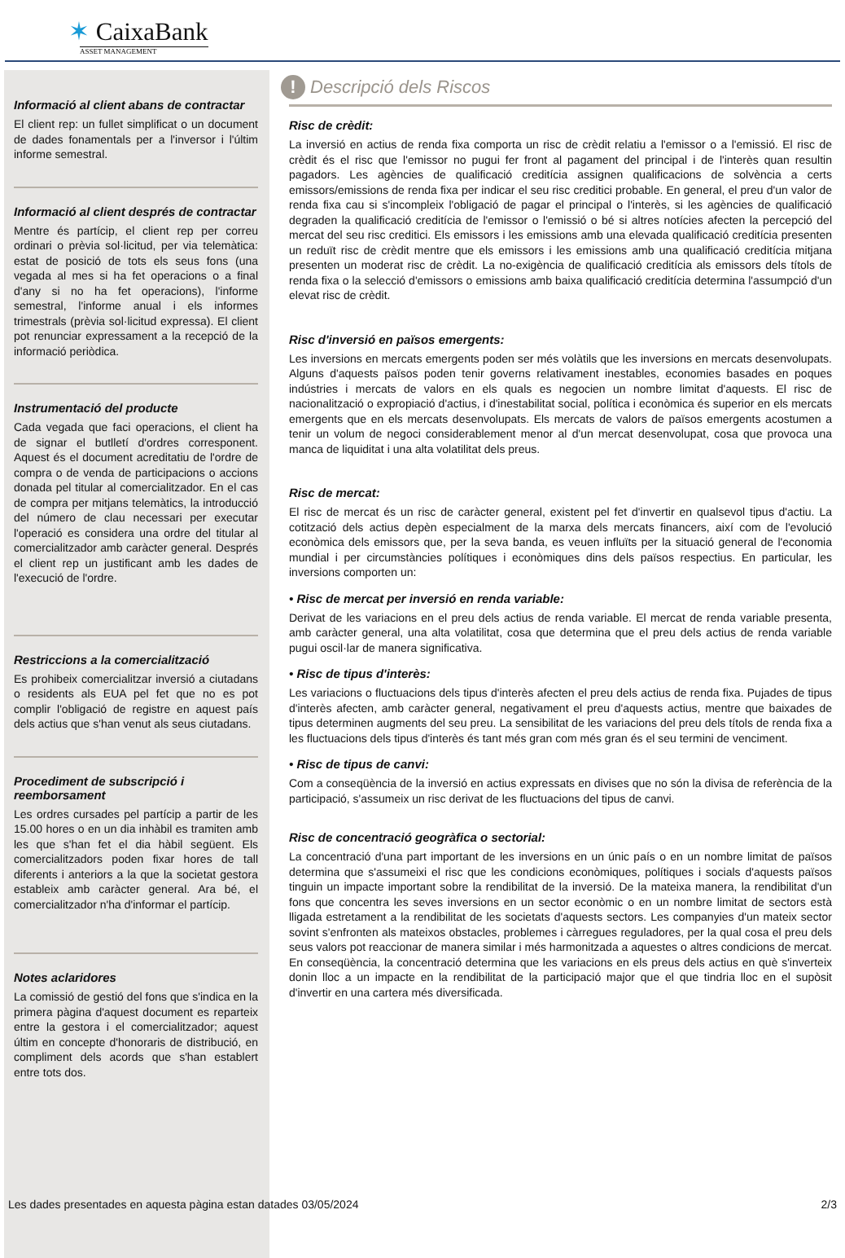✶ CaixaBank
ASSET MANAGEMENT
Informació al client abans de contractar
El client rep: un fullet simplificat o un document de dades fonamentals per a l'inversor i l'últim informe semestral.
Informació al client després de contractar
Mentre és partícip, el client rep per correu ordinari o prèvia sol·licitud, per via telemàtica: estat de posició de tots els seus fons (una vegada al mes si ha fet operacions o a final d'any si no ha fet operacions), l'informe semestral, l'informe anual i els informes trimestrals (prèvia sol·licitud expressa). El client pot renunciar expressament a la recepció de la informació periòdica.
Instrumentació del producte
Cada vegada que faci operacions, el client ha de signar el butlletí d'ordres corresponent. Aquest és el document acreditatiu de l'ordre de compra o de venda de participacions o accions donada pel titular al comercialitzador. En el cas de compra per mitjans telemàtics, la introducció del número de clau necessari per executar l'operació es considera una ordre del titular al comercialitzador amb caràcter general. Després el client rep un justificant amb les dades de l'execució de l'ordre.
Restriccions a la comercialització
Es prohibeix comercialitzar inversió a ciutadans o residents als EUA pel fet que no es pot complir l'obligació de registre en aquest país dels actius que s'han venut als seus ciutadans.
Procediment de subscripció i reemborsament
Les ordres cursades pel partícip a partir de les 15.00 hores o en un dia inhàbil es tramiten amb les que s'han fet el dia hàbil següent. Els comercialitzadors poden fixar hores de tall diferents i anteriors a la que la societat gestora estableix amb caràcter general. Ara bé, el comercialitzador n'ha d'informar el partícip.
Notes aclaridores
La comissió de gestió del fons que s'indica en la primera pàgina d'aquest document es reparteix entre la gestora i el comercialitzador; aquest últim en concepte d'honoraris de distribució, en compliment dels acords que s'han establert entre tots dos.
! Descripció dels Riscos
Risc de crèdit:
La inversió en actius de renda fixa comporta un risc de crèdit relatiu a l'emissor o a l'emissió. El risc de crèdit és el risc que l'emissor no pugui fer front al pagament del principal i de l'interès quan resultin pagadors. Les agències de qualificació creditícia assignen qualificacions de solvència a certs emissors/emissions de renda fixa per indicar el seu risc creditici probable. En general, el preu d'un valor de renda fixa cau si s'incompleix l'obligació de pagar el principal o l'interès, si les agències de qualificació degraden la qualificació creditícia de l'emissor o l'emissió o bé si altres notícies afecten la percepció del mercat del seu risc creditici. Els emissors i les emissions amb una elevada qualificació creditícia presenten un reduït risc de crèdit mentre que els emissors i les emissions amb una qualificació creditícia mitjana presenten un moderat risc de crèdit. La no-exigència de qualificació creditícia als emissors dels títols de renda fixa o la selecció d'emissors o emissions amb baixa qualificació creditícia determina l'assumpció d'un elevat risc de crèdit.
Risc d'inversió en països emergents:
Les inversions en mercats emergents poden ser més volàtils que les inversions en mercats desenvolupats. Alguns d'aquests països poden tenir governs relativament inestables, economies basades en poques indústries i mercats de valors en els quals es negocien un nombre limitat d'aquests. El risc de nacionalització o expropiació d'actius, i d'inestabilitat social, política i econòmica és superior en els mercats emergents que en els mercats desenvolupats. Els mercats de valors de països emergents acostumen a tenir un volum de negoci considerablement menor al d'un mercat desenvolupat, cosa que provoca una manca de liquiditat i una alta volatilitat dels preus.
Risc de mercat:
El risc de mercat és un risc de caràcter general, existent pel fet d'invertir en qualsevol tipus d'actiu. La cotització dels actius depèn especialment de la marxa dels mercats financers, així com de l'evolució econòmica dels emissors que, per la seva banda, es veuen influïts per la situació general de l'economia mundial i per circumstàncies polítiques i econòmiques dins dels països respectius. En particular, les inversions comporten un:
• Risc de mercat per inversió en renda variable:
Derivat de les variacions en el preu dels actius de renda variable. El mercat de renda variable presenta, amb caràcter general, una alta volatilitat, cosa que determina que el preu dels actius de renda variable pugui oscil·lar de manera significativa.
• Risc de tipus d'interès:
Les variacions o fluctuacions dels tipus d'interès afecten el preu dels actius de renda fixa. Pujades de tipus d'interès afecten, amb caràcter general, negativament el preu d'aquests actius, mentre que baixades de tipus determinen augments del seu preu. La sensibilitat de les variacions del preu dels títols de renda fixa a les fluctuacions dels tipus d'interès és tant més gran com més gran és el seu termini de venciment.
• Risc de tipus de canvi:
Com a conseqüència de la inversió en actius expressats en divises que no són la divisa de referència de la participació, s'assumeix un risc derivat de les fluctuacions del tipus de canvi.
Risc de concentració geogràfica o sectorial:
La concentració d'una part important de les inversions en un únic país o en un nombre limitat de països determina que s'assumeixi el risc que les condicions econòmiques, polítiques i socials d'aquests països tinguin un impacte important sobre la rendibilitat de la inversió. De la mateixa manera, la rendibilitat d'un fons que concentra les seves inversions en un sector econòmic o en un nombre limitat de sectors està lligada estretament a la rendibilitat de les societats d'aquests sectors. Les companyies d'un mateix sector sovint s'enfronten als mateixos obstacles, problemes i càrregues reguladores, per la qual cosa el preu dels seus valors pot reaccionar de manera similar i més harmonitzada a aquestes o altres condicions de mercat. En conseqüència, la concentració determina que les variacions en els preus dels actius en què s'inverteix donin lloc a un impacte en la rendibilitat de la participació major que el que tindria lloc en el supòsit d'invertir en una cartera més diversificada.
Les dades presentades en aquesta pàgina estan datades 03/05/2024 2/3